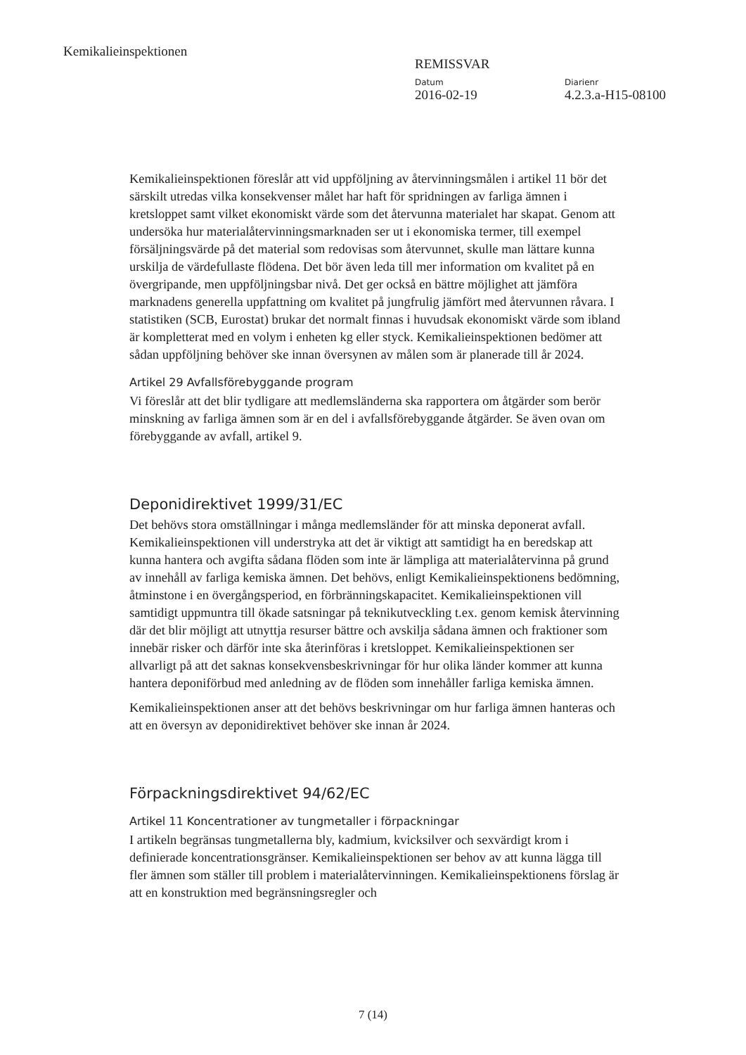Kemikalieinspektionen
REMISSVAR
Datum
2016-02-19
Diarienr
4.2.3.a-H15-08100
Kemikalieinspektionen föreslår att vid uppföljning av återvinningsmålen i artikel 11 bör det särskilt utredas vilka konsekvenser målet har haft för spridningen av farliga ämnen i kretsloppet samt vilket ekonomiskt värde som det återvunna materialet har skapat. Genom att undersöka hur materialåtervinningsmarknaden ser ut i ekonomiska termer, till exempel försäljningsvärde på det material som redovisas som återvunnet, skulle man lättare kunna urskilja de värdefullaste flödena. Det bör även leda till mer information om kvalitet på en övergripande, men uppföljningsbar nivå. Det ger också en bättre möjlighet att jämföra marknadens generella uppfattning om kvalitet på jungfrulig jämfört med återvunnen råvara. I statistiken (SCB, Eurostat) brukar det normalt finnas i huvudsak ekonomiskt värde som ibland är kompletterat med en volym i enheten kg eller styck. Kemikalieinspektionen bedömer att sådan uppföljning behöver ske innan översynen av målen som är planerade till år 2024.
Artikel 29 Avfallsförebyggande program
Vi föreslår att det blir tydligare att medlemsländerna ska rapportera om åtgärder som berör minskning av farliga ämnen som är en del i avfallsförebyggande åtgärder. Se även ovan om förebyggande av avfall, artikel 9.
Deponidirektivet 1999/31/EC
Det behövs stora omställningar i många medlemsländer för att minska deponerat avfall. Kemikalieinspektionen vill understryka att det är viktigt att samtidigt ha en beredskap att kunna hantera och avgifta sådana flöden som inte är lämpliga att materialåtervinna på grund av innehåll av farliga kemiska ämnen. Det behövs, enligt Kemikalieinspektionens bedömning, åtminstone i en övergångsperiod, en förbränningskapacitet. Kemikalieinspektionen vill samtidigt uppmuntra till ökade satsningar på teknikutveckling t.ex. genom kemisk återvinning där det blir möjligt att utnyttja resurser bättre och avskilja sådana ämnen och fraktioner som innebär risker och därför inte ska återinföras i kretsloppet. Kemikalieinspektionen ser allvarligt på att det saknas konsekvensbeskrivningar för hur olika länder kommer att kunna hantera deponiförbud med anledning av de flöden som innehåller farliga kemiska ämnen.
Kemikalieinspektionen anser att det behövs beskrivningar om hur farliga ämnen hanteras och att en översyn av deponidirektivet behöver ske innan år 2024.
Förpackningsdirektivet 94/62/EC
Artikel 11 Koncentrationer av tungmetaller i förpackningar
I artikeln begränsas tungmetallerna bly, kadmium, kvicksilver och sexvärdigt krom i definierade koncentrationsgränser. Kemikalieinspektionen ser behov av att kunna lägga till fler ämnen som ställer till problem i materialåtervinningen. Kemikalieinspektionens förslag är att en konstruktion med begränsningsregler och
7 (14)